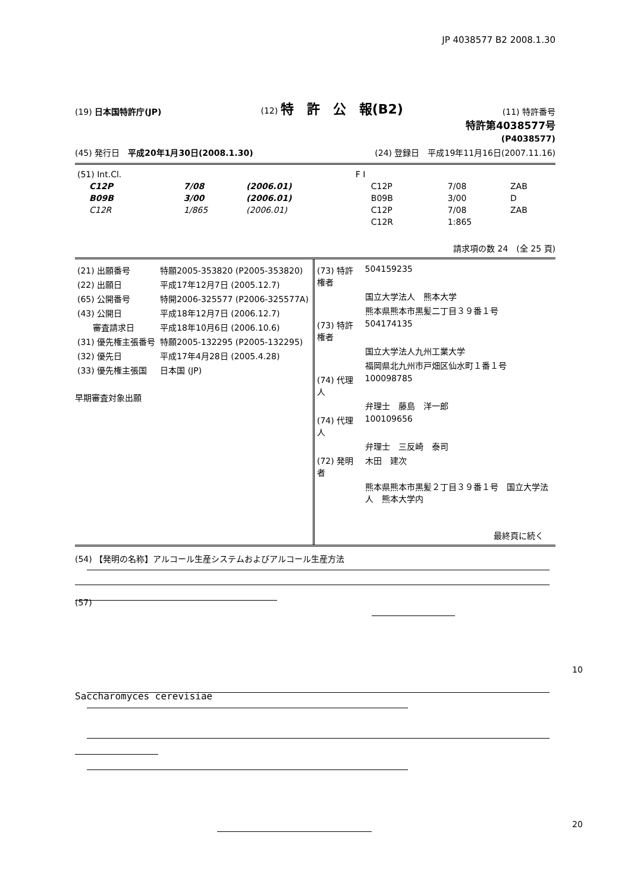JP 4038577 B2 2008.1.30
(19) 日本国特許庁(JP) (12) 特　許　公　報(B2) (11) 特許番号
特許第4038577号
(P4038577)
(45) 発行日　平成20年1月30日(2008.1.30) (24) 登録日　平成19年11月16日(2007.11.16)
| (51) Int.Cl. | | | F I | | |
| C12P | 7/08 | (2006.01) | C12P | 7/08 | ZAB |
| B09B | 3/00 | (2006.01) | B09B | 3/00 | D |
| C12R | 1/865 | (2006.01) | C12P | 7/08 | ZAB |
| | | | C12R | 1:865 | |
請求項の数 24　(全 25 頁)
| (21) 出願番号 | 特願2005-353820 (P2005-353820) |
| (22) 出願日 | 平成17年12月7日 (2005.12.7) |
| (65) 公開番号 | 特開2006-325577 (P2006-325577A) |
| (43) 公開日 | 平成18年12月7日 (2006.12.7) |
| 審査請求日 | 平成18年10月6日 (2006.10.6) |
| (31) 優先権主張番号 | 特願2005-132295 (P2005-132295) |
| (32) 優先日 | 平成17年4月28日 (2005.4.28) |
| (33) 優先権主張国 | 日本国 (JP) |
早期審査対象出願
| (73) 特許権者 | 504159235 |
| | 国立大学法人 熊本大学 |
| | 熊本県熊本市黒髪二丁目３９番１号 |
| (73) 特許権者 | 504174135 |
| | 国立大学法人九州工業大学 |
| | 福岡県北九州市戸畑区仙水町１番１号 |
| (74) 代理人 | 100098785 |
| | 弁理士 藤島 洋一郎 |
| (74) 代理人 | 100109656 |
| | 弁理士 三反崎 泰司 |
| (72) 発明者 | 木田 建次 |
| | 熊本県熊本市黒髪２丁目３９番１号 国立大学法人 熊本大学内 |
最終頁に続く
(54) 【発明の名称】アルコール生産システムおよびアルコール生産方法
(57)
Saccharomyces cerevisiae
10
20